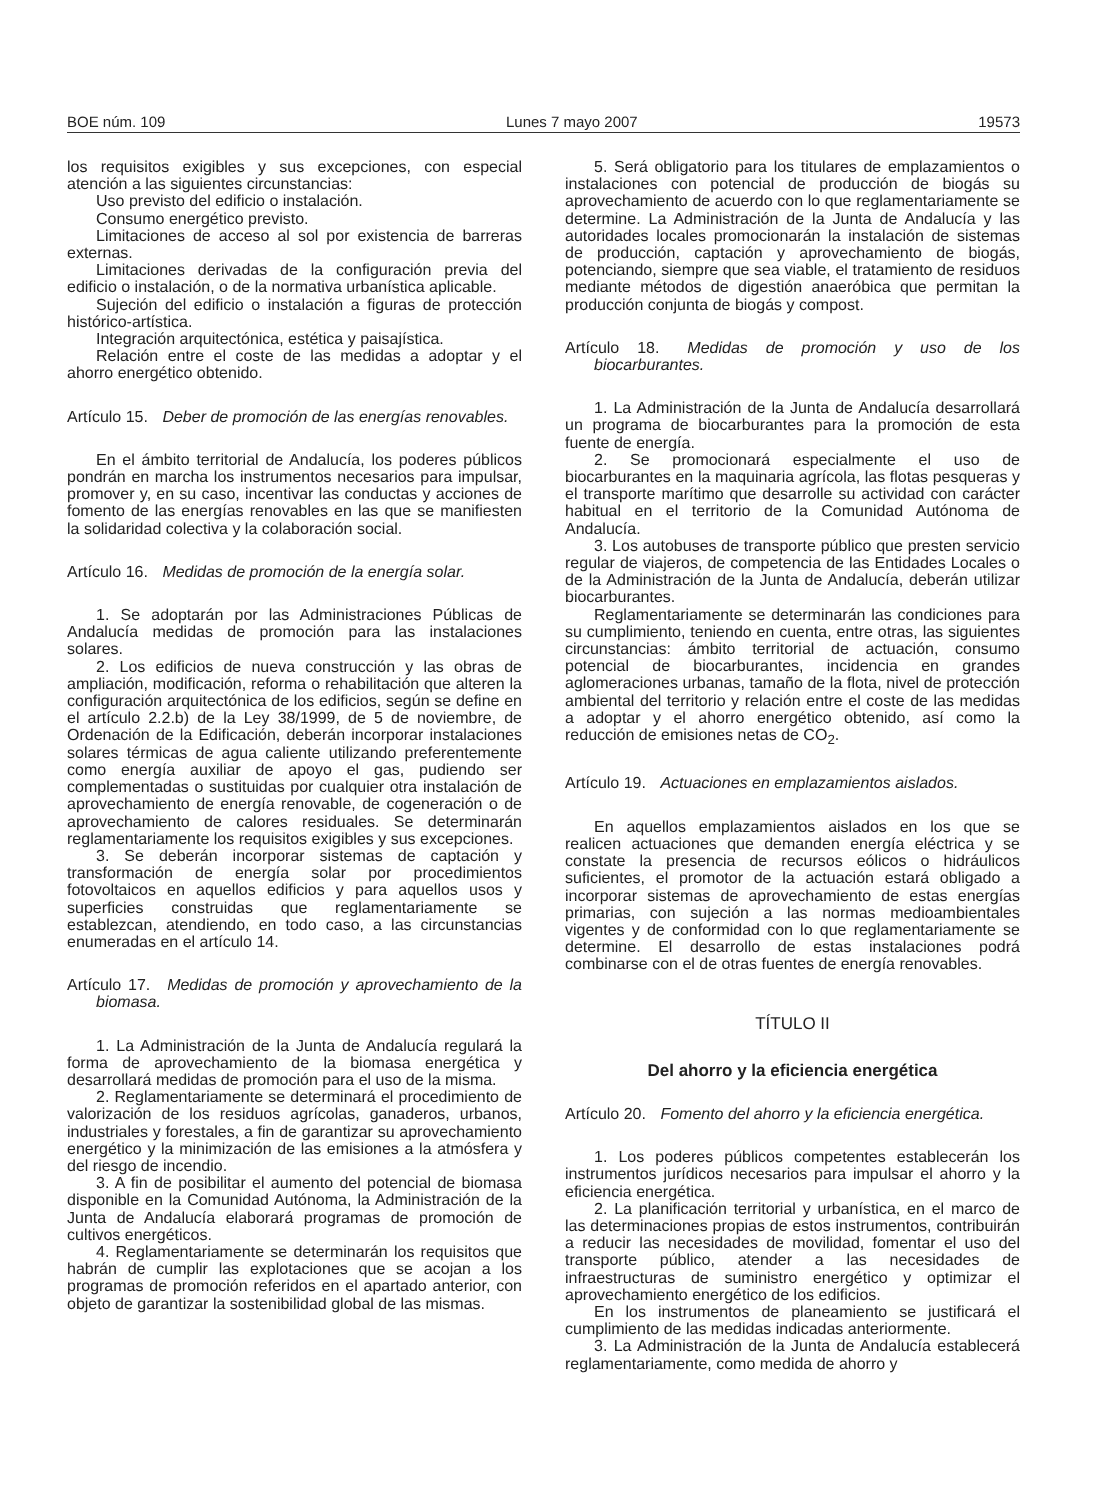BOE núm. 109 Lunes 7 mayo 2007 19573
los requisitos exigibles y sus excepciones, con especial atención a las siguientes circunstancias:
Uso previsto del edificio o instalación.
Consumo energético previsto.
Limitaciones de acceso al sol por existencia de barreras externas.
Limitaciones derivadas de la configuración previa del edificio o instalación, o de la normativa urbanística aplicable.
Sujeción del edificio o instalación a figuras de protección histórico-artística.
Integración arquitectónica, estética y paisajística.
Relación entre el coste de las medidas a adoptar y el ahorro energético obtenido.
Artículo 15. Deber de promoción de las energías renovables.
En el ámbito territorial de Andalucía, los poderes públicos pondrán en marcha los instrumentos necesarios para impulsar, promover y, en su caso, incentivar las conductas y acciones de fomento de las energías renovables en las que se manifiesten la solidaridad colectiva y la colaboración social.
Artículo 16. Medidas de promoción de la energía solar.
1. Se adoptarán por las Administraciones Públicas de Andalucía medidas de promoción para las instalaciones solares.
2. Los edificios de nueva construcción y las obras de ampliación, modificación, reforma o rehabilitación que alteren la configuración arquitectónica de los edificios, según se define en el artículo 2.2.b) de la Ley 38/1999, de 5 de noviembre, de Ordenación de la Edificación, deberán incorporar instalaciones solares térmicas de agua caliente utilizando preferentemente como energía auxiliar de apoyo el gas, pudiendo ser complementadas o sustituidas por cualquier otra instalación de aprovechamiento de energía renovable, de cogeneración o de aprovechamiento de calores residuales. Se determinarán reglamentariamente los requisitos exigibles y sus excepciones.
3. Se deberán incorporar sistemas de captación y transformación de energía solar por procedimientos fotovoltaicos en aquellos edificios y para aquellos usos y superficies construidas que reglamentariamente se establezcan, atendiendo, en todo caso, a las circunstancias enumeradas en el artículo 14.
Artículo 17. Medidas de promoción y aprovechamiento de la biomasa.
1. La Administración de la Junta de Andalucía regulará la forma de aprovechamiento de la biomasa energética y desarrollará medidas de promoción para el uso de la misma.
2. Reglamentariamente se determinará el procedimiento de valorización de los residuos agrícolas, ganaderos, urbanos, industriales y forestales, a fin de garantizar su aprovechamiento energético y la minimización de las emisiones a la atmósfera y del riesgo de incendio.
3. A fin de posibilitar el aumento del potencial de biomasa disponible en la Comunidad Autónoma, la Administración de la Junta de Andalucía elaborará programas de promoción de cultivos energéticos.
4. Reglamentariamente se determinarán los requisitos que habrán de cumplir las explotaciones que se acojan a los programas de promoción referidos en el apartado anterior, con objeto de garantizar la sostenibilidad global de las mismas.
5. Será obligatorio para los titulares de emplazamientos o instalaciones con potencial de producción de biogás su aprovechamiento de acuerdo con lo que reglamentariamente se determine. La Administración de la Junta de Andalucía y las autoridades locales promocionarán la instalación de sistemas de producción, captación y aprovechamiento de biogás, potenciando, siempre que sea viable, el tratamiento de residuos mediante métodos de digestión anaeróbica que permitan la producción conjunta de biogás y compost.
Artículo 18. Medidas de promoción y uso de los biocarburantes.
1. La Administración de la Junta de Andalucía desarrollará un programa de biocarburantes para la promoción de esta fuente de energía.
2. Se promocionará especialmente el uso de biocarburantes en la maquinaria agrícola, las flotas pesqueras y el transporte marítimo que desarrolle su actividad con carácter habitual en el territorio de la Comunidad Autónoma de Andalucía.
3. Los autobuses de transporte público que presten servicio regular de viajeros, de competencia de las Entidades Locales o de la Administración de la Junta de Andalucía, deberán utilizar biocarburantes.
Reglamentariamente se determinarán las condiciones para su cumplimiento, teniendo en cuenta, entre otras, las siguientes circunstancias: ámbito territorial de actuación, consumo potencial de biocarburantes, incidencia en grandes aglomeraciones urbanas, tamaño de la flota, nivel de protección ambiental del territorio y relación entre el coste de las medidas a adoptar y el ahorro energético obtenido, así como la reducción de emisiones netas de CO<sub>2</sub>.
Artículo 19. Actuaciones en emplazamientos aislados.
En aquellos emplazamientos aislados en los que se realicen actuaciones que demanden energía eléctrica y se constate la presencia de recursos eólicos o hidráulicos suficientes, el promotor de la actuación estará obligado a incorporar sistemas de aprovechamiento de estas energías primarias, con sujeción a las normas medioambientales vigentes y de conformidad con lo que reglamentariamente se determine. El desarrollo de estas instalaciones podrá combinarse con el de otras fuentes de energía renovables.
TÍTULO II
Del ahorro y la eficiencia energética
Artículo 20. Fomento del ahorro y la eficiencia energética.
1. Los poderes públicos competentes establecerán los instrumentos jurídicos necesarios para impulsar el ahorro y la eficiencia energética.
2. La planificación territorial y urbanística, en el marco de las determinaciones propias de estos instrumentos, contribuirán a reducir las necesidades de movilidad, fomentar el uso del transporte público, atender a las necesidades de infraestructuras de suministro energético y optimizar el aprovechamiento energético de los edificios.
En los instrumentos de planeamiento se justificará el cumplimiento de las medidas indicadas anteriormente.
3. La Administración de la Junta de Andalucía establecerá reglamentariamente, como medida de ahorro y